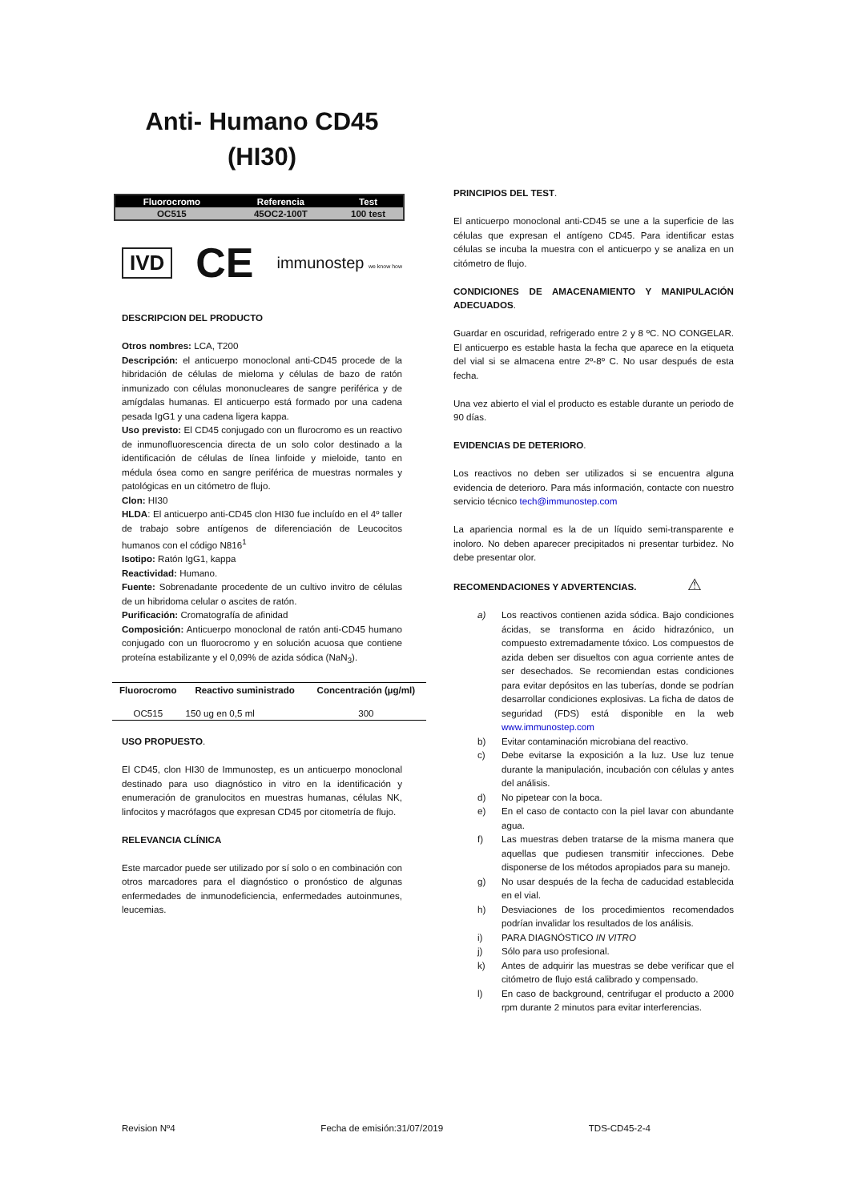Anti- Humano CD45
(HI30)
| Fluorocromo | Referencia | Test |
| --- | --- | --- |
| OC515 | 45OC2-100T | 100 test |
IVD CE immunostep we know how
DESCRIPCION DEL PRODUCTO
Otros nombres: LCA, T200
Descripción: el anticuerpo monoclonal anti-CD45 procede de la hibridación de células de mieloma y células de bazo de ratón inmunizado con células mononucleares de sangre periférica y de amígdalas humanas. El anticuerpo está formado por una cadena pesada IgG1 y una cadena ligera kappa.
Uso previsto: El CD45 conjugado con un flurocromo es un reactivo de inmunofluorescencia directa de un solo color destinado a la identificación de células de línea linfoide y mieloide, tanto en médula ósea como en sangre periférica de muestras normales y patológicas en un citómetro de flujo.
Clon: HI30
HLDA: El anticuerpo anti-CD45 clon HI30 fue incluído en el 4º taller de trabajo sobre antígenos de diferenciación de Leucocitos humanos con el código N816<sup>1</sup>
Isotipo: Ratón IgG1, kappa
Reactividad: Humano.
Fuente: Sobrenadante procedente de un cultivo invitro de células de un hibridoma celular o ascites de ratón.
Purificación: Cromatografía de afinidad
Composición: Anticuerpo monoclonal de ratón anti-CD45 humano conjugado con un fluorocromo y en solución acuosa que contiene proteína estabilizante y el 0,09% de azida sódica (NaN<sub>3</sub>).
| Fluorocromo | Reactivo suministrado | Concentración (µg/ml) |
| --- | --- | --- |
| OC515 | 150 ug en 0,5 ml | 300 |
USO PROPUESTO.
El CD45, clon HI30 de Immunostep, es un anticuerpo monoclonal destinado para uso diagnóstico in vitro en la identificación y enumeración de granulocitos en muestras humanas, células NK, linfocitos y macrófagos que expresan CD45 por citometría de flujo.
RELEVANCIA CLÍNICA
Este marcador puede ser utilizado por sí solo o en combinación con otros marcadores para el diagnóstico o pronóstico de algunas enfermedades de inmunodeficiencia, enfermedades autoinmunes, leucemias.
PRINCIPIOS DEL TEST.
El anticuerpo monoclonal anti-CD45 se une a la superficie de las células que expresan el antígeno CD45. Para identificar estas células se incuba la muestra con el anticuerpo y se analiza en un citómetro de flujo.
CONDICIONES DE AMACENAMIENTO Y MANIPULACIÓN ADECUADOS.
Guardar en oscuridad, refrigerado entre 2 y 8 ºC. NO CONGELAR. El anticuerpo es estable hasta la fecha que aparece en la etiqueta del vial si se almacena entre 2º-8º C. No usar después de esta fecha.
Una vez abierto el vial el producto es estable durante un periodo de 90 días.
EVIDENCIAS DE DETERIORO.
Los reactivos no deben ser utilizados si se encuentra alguna evidencia de deterioro. Para más información, contacte con nuestro servicio técnico tech@immunostep.com
La apariencia normal es la de un líquido semi-transparente e inoloro. No deben aparecer precipitados ni presentar turbidez. No debe presentar olor.
RECOMENDACIONES Y ADVERTENCIAS. ⚠
a)
Los reactivos contienen azida sódica. Bajo condiciones ácidas, se transforma en ácido hidrazónico, un compuesto extremadamente tóxico. Los compuestos de azida deben ser disueltos con agua corriente antes de ser desechados. Se recomiendan estas condiciones para evitar depósitos en las tuberías, donde se podrían desarrollar condiciones explosivas. La ficha de datos de seguridad (FDS) está disponible en la web www.immunostep.com
b)
Evitar contaminación microbiana del reactivo.
c)
Debe evitarse la exposición a la luz. Use luz tenue durante la manipulación, incubación con células y antes del análisis.
d)
No pipetear con la boca.
e)
En el caso de contacto con la piel lavar con abundante agua.
f)
Las muestras deben tratarse de la misma manera que aquellas que pudiesen transmitir infecciones. Debe disponerse de los métodos apropiados para su manejo.
g)
No usar después de la fecha de caducidad establecida en el vial.
h)
Desviaciones de los procedimientos recomendados podrían invalidar los resultados de los análisis.
i)
PARA DIAGNÓSTICO IN VITRO
j)
Sólo para uso profesional.
k)
Antes de adquirir las muestras se debe verificar que el citómetro de flujo está calibrado y compensado.
l)
En caso de background, centrifugar el producto a 2000 rpm durante 2 minutos para evitar interferencias.
Revision Nº4 Fecha de emisión:31/07/2019 TDS-CD45-2-4